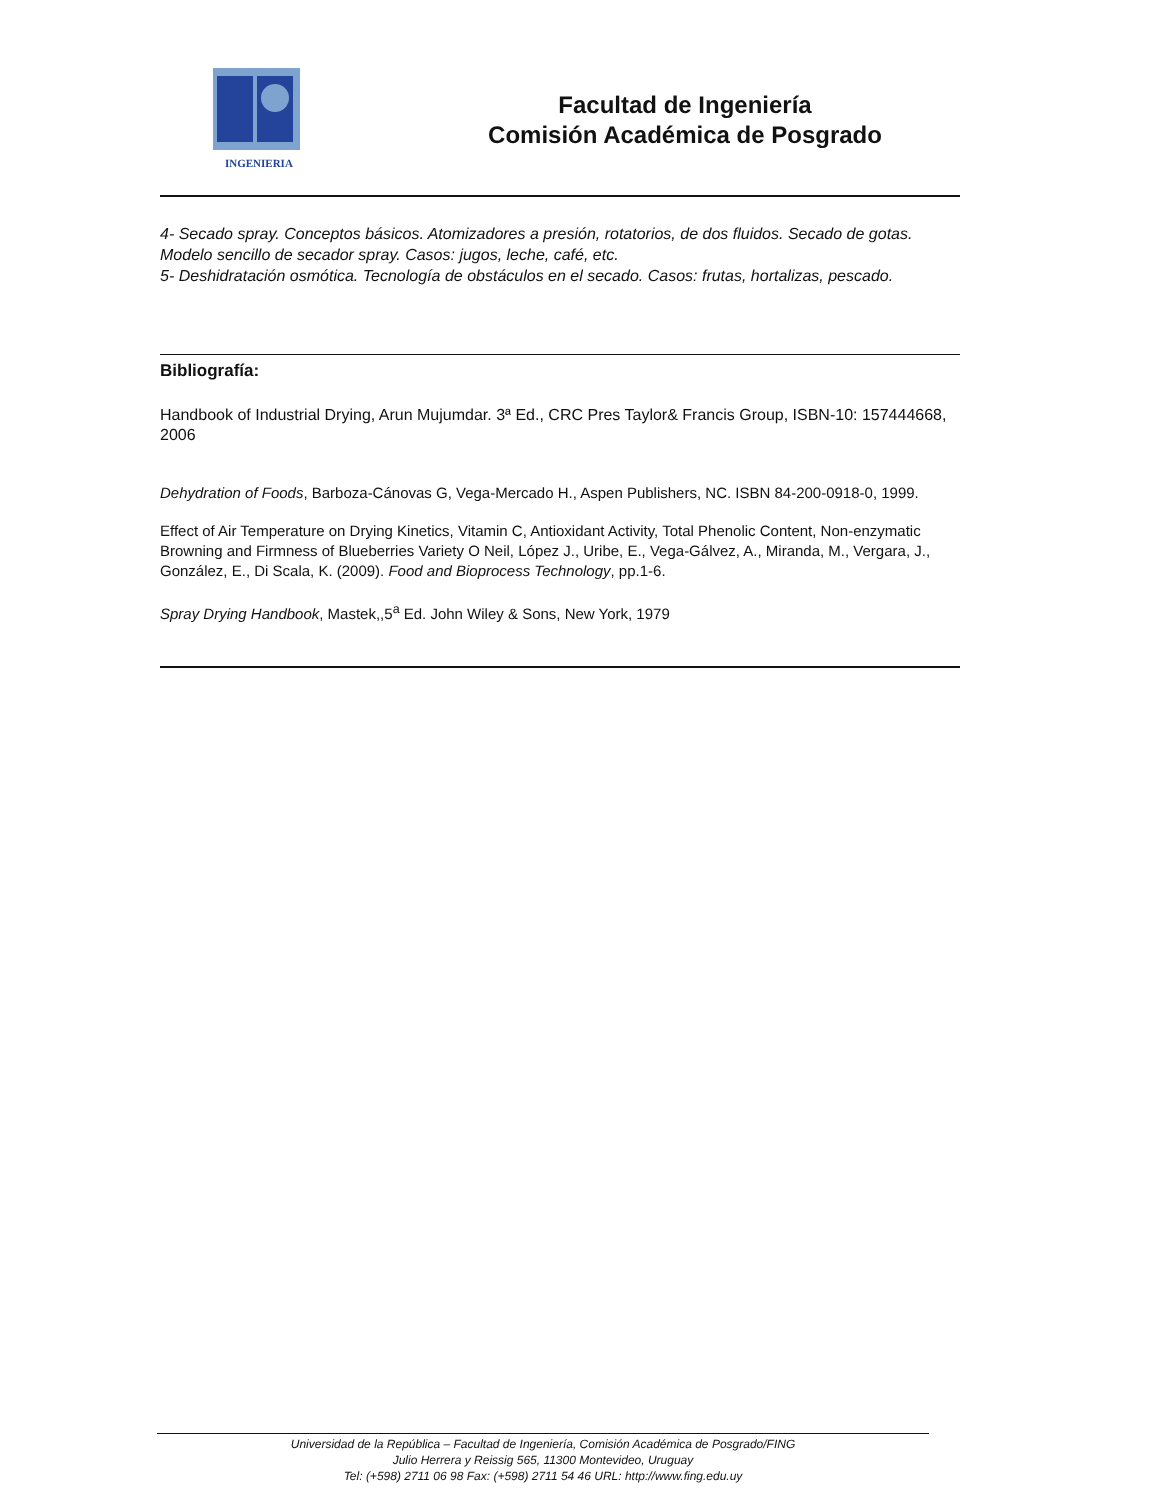INGENIERIA
Facultad de Ingeniería
Comisión Académica de Posgrado
4- Secado spray. Conceptos básicos. Atomizadores a presión, rotatorios, de dos fluidos. Secado de gotas. Modelo sencillo de secador spray. Casos: jugos, leche, café, etc.
5- Deshidratación osmótica. Tecnología de obstáculos en el secado. Casos: frutas, hortalizas, pescado.
Bibliografía:
Handbook of Industrial Drying, Arun Mujumdar. 3ª Ed., CRC Pres Taylor& Francis Group, ISBN-10: 157444668, 2006
Dehydration of Foods, Barboza-Cánovas G, Vega-Mercado H., Aspen Publishers, NC. ISBN 84-200-0918-0, 1999.
Effect of Air Temperature on Drying Kinetics, Vitamin C, Antioxidant Activity, Total Phenolic Content, Non-enzymatic Browning and Firmness of Blueberries Variety O Neil, López J., Uribe, E., Vega-Gálvez, A., Miranda, M., Vergara, J., González, E., Di Scala, K. (2009). Food and Bioprocess Technology, pp.1-6.
Spray Drying Handbook, Mastek,,5<sup>a</sup> Ed. John Wiley & Sons, New York, 1979
Universidad de la República – Facultad de Ingeniería, Comisión Académica de Posgrado/FING
Julio Herrera y Reissig 565, 11300 Montevideo, Uruguay
Tel: (+598) 2711 06 98 Fax: (+598) 2711 54 46 URL: http://www.fing.edu.uy